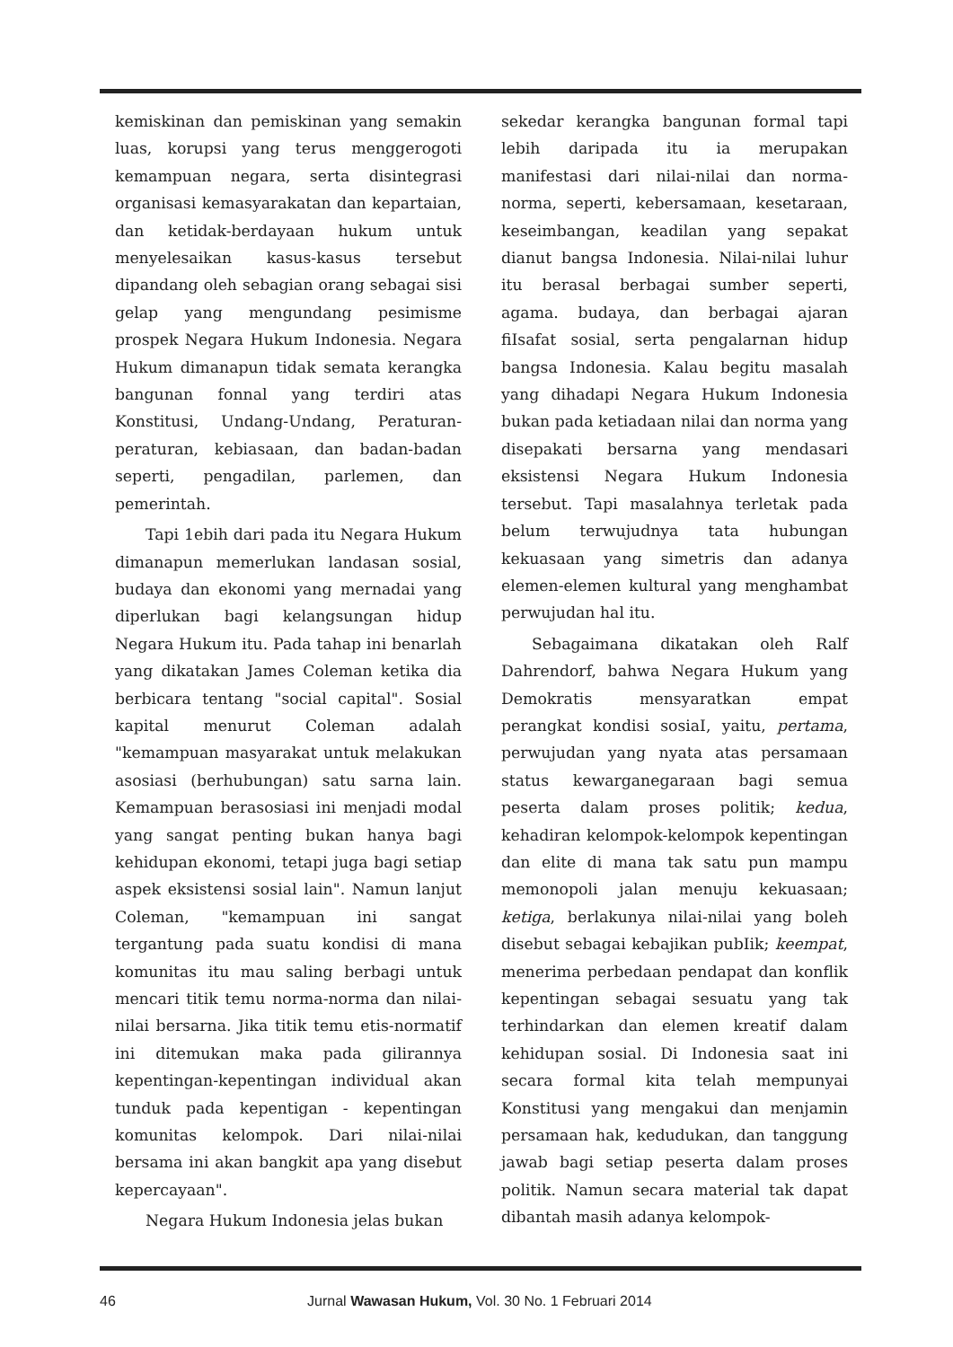kemiskinan dan pemiskinan yang semakin luas, korupsi yang terus menggerogoti kemampuan negara, serta disintegrasi organisasi kemasyarakatan dan kepartaian, dan ketidak-berdayaan hukum untuk menyelesaikan kasus-kasus tersebut dipandang oleh sebagian orang sebagai sisi gelap yang mengundang pesimisme prospek Negara Hukum Indonesia. Negara Hukum dimanapun tidak semata kerangka bangunan fonnal yang terdiri atas Konstitusi, Undang-Undang, Peraturan-peraturan, kebiasaan, dan badan-badan seperti, pengadilan, parlemen, dan pemerintah.
Tapi 1ebih dari pada itu Negara Hukum dimanapun memerlukan landasan sosial, budaya dan ekonomi yang mernadai yang diperlukan bagi kelangsungan hidup Negara Hukum itu. Pada tahap ini benarlah yang dikatakan James Coleman ketika dia berbicara tentang "social capital". Sosial kapital menurut Coleman adalah "kemampuan masyarakat untuk melakukan asosiasi (berhubungan) satu sarna lain. Kemampuan berasosiasi ini menjadi modal yang sangat penting bukan hanya bagi kehidupan ekonomi, tetapi juga bagi setiap aspek eksistensi sosial lain". Namun lanjut Coleman, "kemampuan ini sangat tergantung pada suatu kondisi di mana komunitas itu mau saling berbagi untuk mencari titik temu norma-norma dan nilai-nilai bersarna. Jika titik temu etis-normatif ini ditemukan maka pada gilirannya kepentingan-kepentingan individual akan tunduk pada kepentigan - kepentingan komunitas kelompok. Dari nilai-nilai bersama ini akan bangkit apa yang disebut kepercayaan".
Negara Hukum Indonesia jelas bukan
sekedar kerangka bangunan formal tapi lebih daripada itu ia merupakan manifestasi dari nilai-nilai dan norma-norma, seperti, kebersamaan, kesetaraan, keseimbangan, keadilan yang sepakat dianut bangsa Indonesia. Nilai-nilai luhur itu berasal berbagai sumber seperti, agama. budaya, dan berbagai ajaran fiIsafat sosial, serta pengalarnan hidup bangsa Indonesia. Kalau begitu masalah yang dihadapi Negara Hukum Indonesia bukan pada ketiadaan nilai dan norma yang disepakati bersarna yang mendasari eksistensi Negara Hukum Indonesia tersebut. Tapi masalahnya terletak pada belum terwujudnya tata hubungan kekuasaan yang simetris dan adanya elemen-elemen kultural yang menghambat perwujudan hal itu.
Sebagaimana dikatakan oleh Ralf Dahrendorf, bahwa Negara Hukum yang Demokratis mensyaratkan empat perangkat kondisi sosiaI, yaitu, pertama, perwujudan yang nyata atas persamaan status kewarganegaraan bagi semua peserta dalam proses politik; kedua, kehadiran kelompok-kelompok kepentingan dan elite di mana tak satu pun mampu memonopoli jalan menuju kekuasaan; ketiga, berlakunya nilai-nilai yang boleh disebut sebagai kebajikan pubIik; keempat, menerima perbedaan pendapat dan konflik kepentingan sebagai sesuatu yang tak terhindarkan dan elemen kreatif dalam kehidupan sosial. Di Indonesia saat ini secara formal kita telah mempunyai Konstitusi yang mengakui dan menjamin persamaan hak, kedudukan, dan tanggung jawab bagi setiap peserta dalam proses politik. Namun secara material tak dapat dibantah masih adanya kelompok-
46 Jurnal Wawasan Hukum, Vol. 30 No. 1 Februari 2014